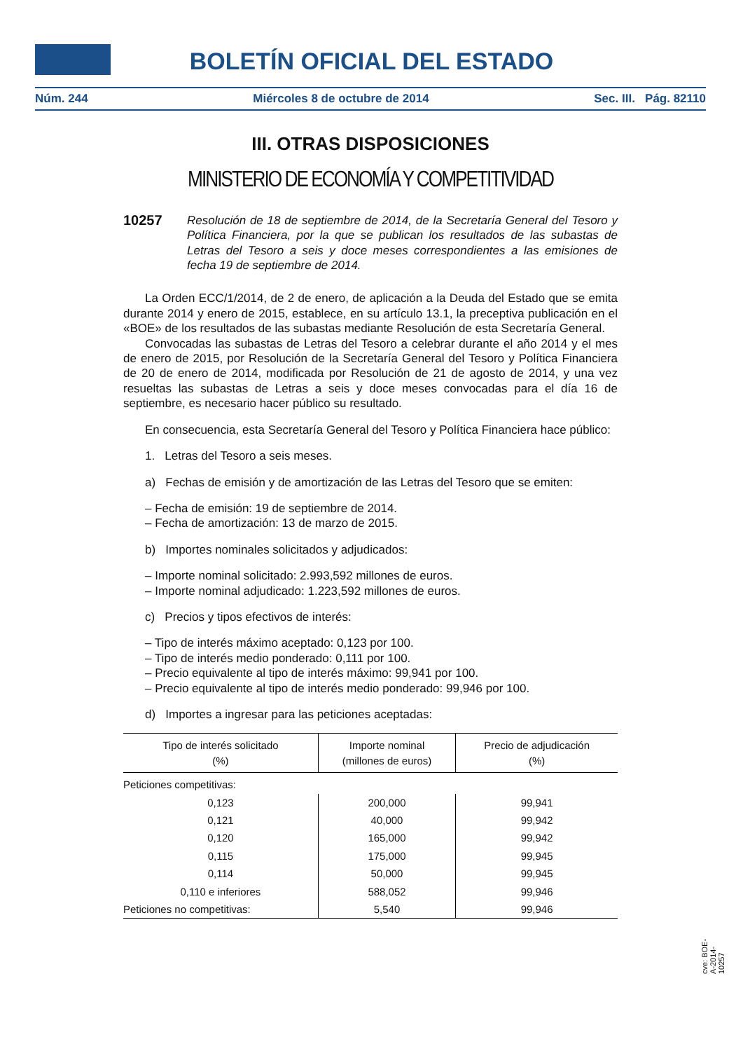BOLETÍN OFICIAL DEL ESTADO
Núm. 244 Miércoles 8 de octubre de 2014 Sec. III. Pág. 82110
III. OTRAS DISPOSICIONES
MINISTERIO DE ECONOMÍA Y COMPETITIVIDAD
10257 Resolución de 18 de septiembre de 2014, de la Secretaría General del Tesoro y Política Financiera, por la que se publican los resultados de las subastas de Letras del Tesoro a seis y doce meses correspondientes a las emisiones de fecha 19 de septiembre de 2014.
La Orden ECC/1/2014, de 2 de enero, de aplicación a la Deuda del Estado que se emita durante 2014 y enero de 2015, establece, en su artículo 13.1, la preceptiva publicación en el «BOE» de los resultados de las subastas mediante Resolución de esta Secretaría General.
Convocadas las subastas de Letras del Tesoro a celebrar durante el año 2014 y el mes de enero de 2015, por Resolución de la Secretaría General del Tesoro y Política Financiera de 20 de enero de 2014, modificada por Resolución de 21 de agosto de 2014, y una vez resueltas las subastas de Letras a seis y doce meses convocadas para el día 16 de septiembre, es necesario hacer público su resultado.
En consecuencia, esta Secretaría General del Tesoro y Política Financiera hace público:
1. Letras del Tesoro a seis meses.
a) Fechas de emisión y de amortización de las Letras del Tesoro que se emiten:
– Fecha de emisión: 19 de septiembre de 2014.
– Fecha de amortización: 13 de marzo de 2015.
b) Importes nominales solicitados y adjudicados:
– Importe nominal solicitado: 2.993,592 millones de euros.
– Importe nominal adjudicado: 1.223,592 millones de euros.
c) Precios y tipos efectivos de interés:
– Tipo de interés máximo aceptado: 0,123 por 100.
– Tipo de interés medio ponderado: 0,111 por 100.
– Precio equivalente al tipo de interés máximo: 99,941 por 100.
– Precio equivalente al tipo de interés medio ponderado: 99,946 por 100.
d) Importes a ingresar para las peticiones aceptadas:
| Tipo de interés solicitado (%) | Importe nominal (millones de euros) | Precio de adjudicación (%) |
| --- | --- | --- |
| Peticiones competitivas: | | |
| 0,123 | 200,000 | 99,941 |
| 0,121 | 40,000 | 99,942 |
| 0,120 | 165,000 | 99,942 |
| 0,115 | 175,000 | 99,945 |
| 0,114 | 50,000 | 99,945 |
| 0,110 e inferiores | 588,052 | 99,946 |
| Peticiones no competitivas: | 5,540 | 99,946 |
cve: BOE-A-2014-10257